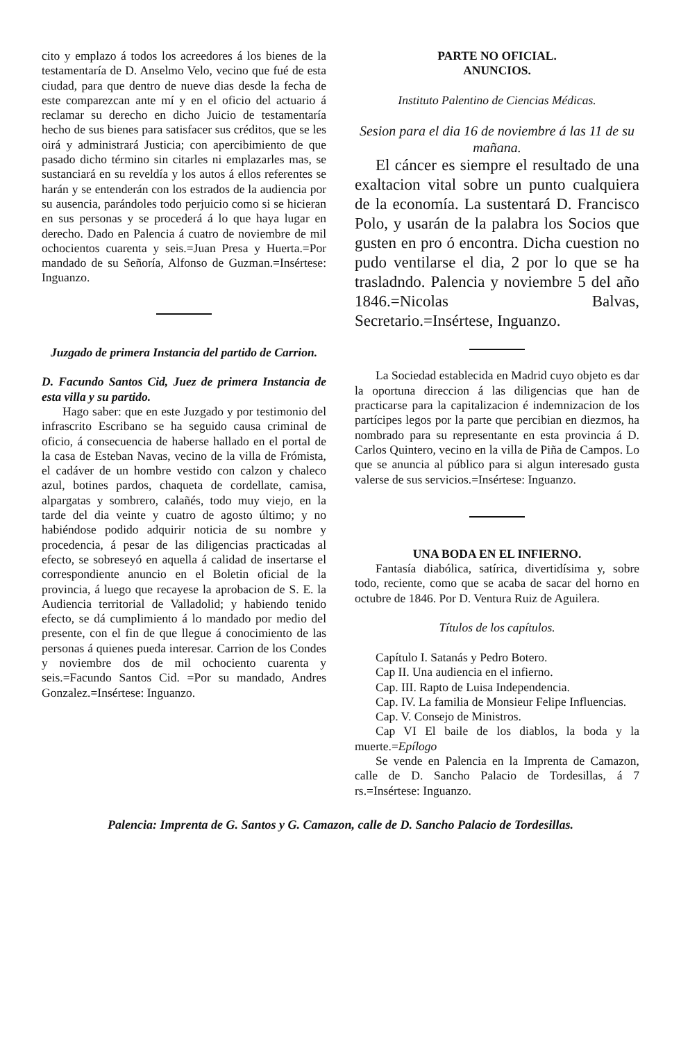cito y emplazo á todos los acreedores á los bienes de la testamentaría de D. Anselmo Velo, vecino que fué de esta ciudad, para que dentro de nueve dias desde la fecha de este comparezcan ante mí y en el oficio del actuario á reclamar su derecho en dicho Juicio de testamentaría hecho de sus bienes para satisfacer sus créditos, que se les oirá y administrará Justicia; con apercibimiento de que pasado dicho término sin citarles ni emplazarles mas, se sustanciará en su reveldía y los autos á ellos referentes se harán y se entenderán con los estrados de la audiencia por su ausencia, parándoles todo perjuicio como si se hicieran en sus personas y se procederá á lo que haya lugar en derecho. Dado en Palencia á cuatro de noviembre de mil ochocientos cuarenta y seis.=Juan Presa y Huerta.=Por mandado de su Señoría, Alfonso de Guzman.=Insértese: Inguanzo.
Juzgado de primera Instancia del partido de Carrion.
D. Facundo Santos Cid, Juez de primera Instancia de esta villa y su partido.
Hago saber: que en este Juzgado y por testimonio del infrascrito Escribano se ha seguido causa criminal de oficio, á consecuencia de haberse hallado en el portal de la casa de Esteban Navas, vecino de la villa de Frómista, el cadáver de un hombre vestido con calzon y chaleco azul, botines pardos, chaqueta de cordellate, camisa, alpargatas y sombrero, calañés, todo muy viejo, en la tarde del dia veinte y cuatro de agosto último; y no habiéndose podido adquirir noticia de su nombre y procedencia, á pesar de las diligencias practicadas al efecto, se sobreseyó en aquella á calidad de insertarse el correspondiente anuncio en el Boletin oficial de la provincia, á luego que recayese la aprobacion de S. E. la Audiencia territorial de Valladolid; y habiendo tenido efecto, se dá cumplimiento á lo mandado por medio del presente, con el fin de que llegue á conocimiento de las personas á quienes pueda interesar. Carrion de los Condes y noviembre dos de mil ochociento cuarenta y seis.=Facundo Santos Cid. =Por su mandado, Andres Gonzalez.=Insértese: Inguanzo.
PARTE NO OFICIAL.
ANUNCIOS.
Instituto Palentino de Ciencias Médicas.
Sesion para el dia 16 de noviembre á las 11 de su mañana.
El cáncer es siempre el resultado de una exaltacion vital sobre un punto cualquiera de la economía. La sustentará D. Francisco Polo, y usarán de la palabra los Socios que gusten en pro ó encontra. Dicha cuestion no pudo ventilarse el dia, 2 por lo que se ha trasladndo. Palencia y noviembre 5 del año 1846.=Nicolas Balvas, Secretario.=Insértese, Inguanzo.
La Sociedad establecida en Madrid cuyo objeto es dar la oportuna direccion á las diligencias que han de practicarse para la capitalizacion é indemnizacion de los partícipes legos por la parte que percibian en diezmos, ha nombrado para su representante en esta provincia á D. Carlos Quintero, vecino en la villa de Piña de Campos. Lo que se anuncia al público para si algun interesado gusta valerse de sus servicios.=Insértese: Inguanzo.
UNA BODA EN EL INFIERNO.
Fantasía diabólica, satírica, divertidísima y, sobre todo, reciente, como que se acaba de sacar del horno en octubre de 1846. Por D. Ventura Ruiz de Aguilera.
Títulos de los capítulos.
Capítulo I. Satanás y Pedro Botero.
Cap II. Una audiencia en el infierno.
Cap. III. Rapto de Luisa Independencia.
Cap. IV. La familia de Monsieur Felipe Influencias.
Cap. V. Consejo de Ministros.
Cap VI El baile de los diablos, la boda y la muerte.=Epílogo
Se vende en Palencia en la Imprenta de Camazon, calle de D. Sancho Palacio de Tordesillas, á 7 rs.=Insértese: Inguanzo.
Palencia: Imprenta de G. Santos y G. Camazon, calle de D. Sancho Palacio de Tordesillas.